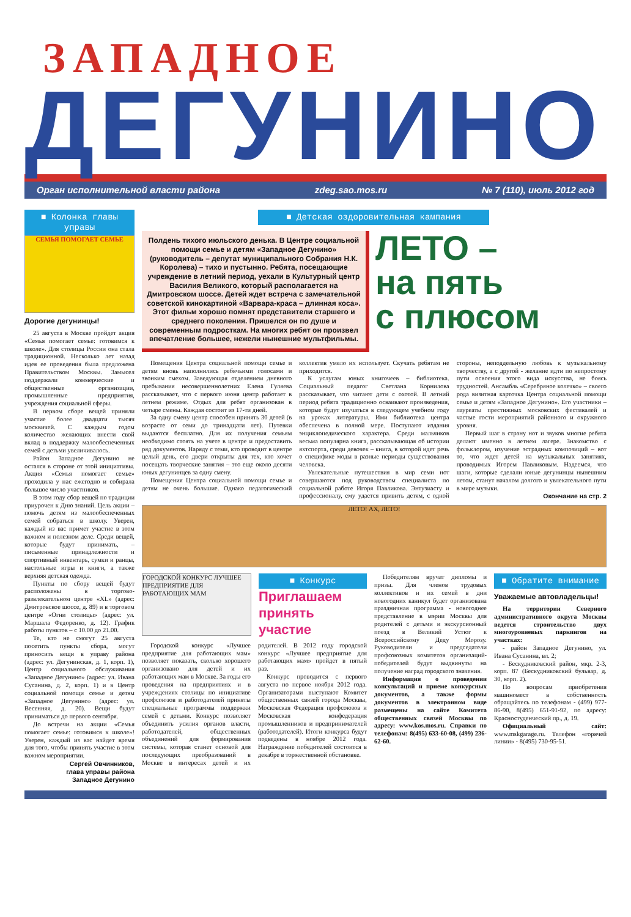ЗАПАДНОЕ
ДЕГУНИНО
Орган исполнительной власти района zdeg.sao.mos.ru № 7 (110), июль 2012 год
■ Колонка главы управы
СЕМЬЯ ПОМОГАЕТ СЕМЬЕ
Дорогие дегунинцы!
25 августа в Москве пройдет акция «Семья помогает семье: готовимся к школе». Для столицы России она стала традиционной. Несколько лет назад идея ее проведения была предложена Правительством Москвы. Замысел поддержали коммерческие и общественные организации, промышленные предприятия, учреждения социальной сферы.
В первом сборе вещей приняли участие более двадцати тысяч москвичей. С каждым годом количество желающих внести свой вклад в поддержку малообеспеченных семей с детьми увеличивалось.
Район Западное Дегунино не остался в стороне от этой инициативы. Акция «Семья помогает семье» проходила у нас ежегодно и собирала большое число участников.
В этом году сбор вещей по традиции приурочен к Дню знаний. Цель акции – помочь детям из малообеспеченных семей собраться в школу. Уверен, каждый из вас примет участие в этом важном и полезном деле. Среди вещей, которые будут принимать, – письменные принадлежности и спортивный инвентарь, сумки и ранцы, настольные игры и книги, а также верхняя детская одежда.
Пункты по сбору вещей будут расположены в торгово-развлекательном центре «XL» (адрес: Дмитровское шоссе, д. 89) и в торговом центре «Огни столицы» (адрес: ул. Маршала Федоренко, д. 12). График работы пунктов – с 10.00 до 21.00.
Те, кто не смогут 25 августа посетить пункты сбора, могут приносить вещи в управу района (адрес: ул. Дегунинская, д. 1, корп. 1), Центр социального обслуживания «Западное Дегунино» (адрес: ул. Ивана Сусанина, д. 2, корп. 1) и в Центр социальной помощи семье и детям «Западное Дегунино» (адрес: ул. Весенняя, д. 20). Вещи будут приниматься до первого сентября.
До встречи на акции «Семья помогает семье: готовимся к школе»! Уверен, каждый из вас найдет время для того, чтобы принять участие в этом важном мероприятии.
Сергей Овчинников,
глава управы района
Западное Дегунино
■ Детская оздоровительная кампания
Полдень тихого июльского денька. В Центре социальной помощи семье и детям «Западное Дегунино» (руководитель – депутат муниципального Собрания Н.К. Королева) – тихо и пустынно. Ребята, посещающие учреждение в летний период, уехали в Культурный центр Василия Великого, который располагается на Дмитровском шоссе. Детей ждет встреча с замечательной советской кинокартиной «Варвара-краса – длинная коса». Этот фильм хорошо помнят представители старшего и среднего поколения. Пришелся он по душе и современным подросткам. На многих ребят он произвел впечатление большее, нежели нынешние мультфильмы.
ЛЕТО –
на пять
с плюсом
Помещения Центра социальной помощи семье и детям вновь наполнились ребячьими голосами и звонким смехом. Заведующая отделением дневного пребывания несовершеннолетних Елена Гуляева рассказывает, что с первого июня центр работает в летнем режиме. Отдых для ребят организован в четыре смены. Каждая состоит из 17-ти дней.
За одну смену центр способен принять 30 детей (в возрасте от семи до тринадцати лет). Путевки выдаются бесплатно. Для их получения семьям необходимо стоять на учете в центре и предоставить ряд документов. Наряду с теми, кто проводит в центре целый день, его двери открыты для тех, кто хочет посещать творческие занятия – это еще около десяти юных дегунинцев за одну смену.
Помещения Центра социальной помощи семье и детям не очень большие. Однако педагогический коллектив умело их использует. Скучать ребятам не приходится.
К услугам юных книгочеев – библиотека. Социальный педагог Светлана Корнилова рассказывает, что читают дети с охотой. В летний период ребята традиционно осваивают произведения, которые будут изучаться в следующем учебном году на уроках литературы. Ими библиотека центра обеспечена в полной мере. Поступают издания энциклопедического характера. Среди мальчиков весьма популярна книга, рассказывающая об истории яхтспорта, среди девочек – книга, в которой идет речь о специфике моды в разные периоды существования человека.
Увлекательные путешествия в мир семи нот совершаются под руководством специалиста по социальной работе Игоря Павликова. Энтузиасту и профессионалу, ему удается привить детям, с одной стороны, неподдельную любовь к музыкальному творчеству, а с другой - желание идти по непростому пути освоения этого вида искусства, не боясь трудностей. Ансамбль «Серебряное колечко» – своего рода визитная карточка Центра социальной помощи семье и детям «Западное Дегунино». Его участники – лауреаты престижных московских фестивалей и частые гости мероприятий районного и окружного уровня.
Первый шаг в страну нот и звуков многие ребята делают именно в летнем лагере. Знакомство с фольклором, изучение эстрадных композиций – вот то, что ждет детей на музыкальных занятиях, проводимых Игорем Павликовым. Надеемся, что шаги, которые сделали юные дегунинцы нынешним летом, станут началом долгого и увлекательного пути в мире музыки.
Окончание на стр. 2
ЛЕТО! АХ, ЛЕТО!
ГОРОДСКОЙ КОНКУРС ЛУЧШЕЕ ПРЕДПРИЯТИЕ ДЛЯ РАБОТАЮЩИХ МАМ
■ Конкурс
Приглашаем принять участие
Городской конкурс «Лучшее предприятие для работающих мам» позволяет показать, сколько хорошего организовано для детей и их работающих мам в Москве. За годы его проведения на предприятиях и в учреждениях столицы по инициативе профсоюзов и работодателей приняты специальные программы поддержки семей с детьми. Конкурс позволяет объединить усилия органов власти, работодателей, общественных объединений для формирования системы, которая станет основой для последующих преобразований в Москве в интересах детей и их родителей. В 2012 году городской конкурс «Лучшее предприятие для работающих мам» пройдет в пятый раз.
Конкурс проводится с первого августа по первое ноября 2012 года. Организаторами выступают Комитет общественных связей города Москвы, Московская Федерация профсоюзов и Московская конфедерация промышленников и предпринимателей (работодателей). Итоги конкурса будут подведены в ноябре 2012 года. Награждение победителей состоится в декабре в торжественной обстановке.
Победителям вручат дипломы и призы. Для членов трудовых коллективов и их семей в дни новогодних каникул будет организована праздничная программа - новогоднее представление в мэрии Москвы для родителей с детьми и экскурсионный поезд в Великий Устюг к Всероссийскому Деду Морозу. Руководители и председатели профсоюзных комитетов организаций-победителей будут выдвинуты на получение наград городского значения.
Информация о проведении консультаций и приеме конкурсных документов, а также формы документов в электронном виде размещены на сайте Комитета общественных связей Москвы по адресу: www.kos.mos.ru. Справки по телефонам: 8(495) 633-60-08, (499) 236-62-60.
■ Обратите внимание
Уважаемые автовладельцы!
На территории Северного административного округа Москвы ведется строительство двух многоуровневых паркингов на участках:
- район Западное Дегунино, ул. Ивана Сусанина, вл. 2;
- Бескудниковский район, мкр. 2-3, корп. 87 (Бескудниковский бульвар, д. 30, корп. 2).
По вопросам приобретения машиномест в собственность обращайтесь по телефонам - (499) 977-86-90, 8(495) 651-91-92, по адресу: Красностуденческий пр., д. 19.
Официальный сайт: www.mskgarage.ru. Телефон «горячей линии» - 8(495) 730-95-51.